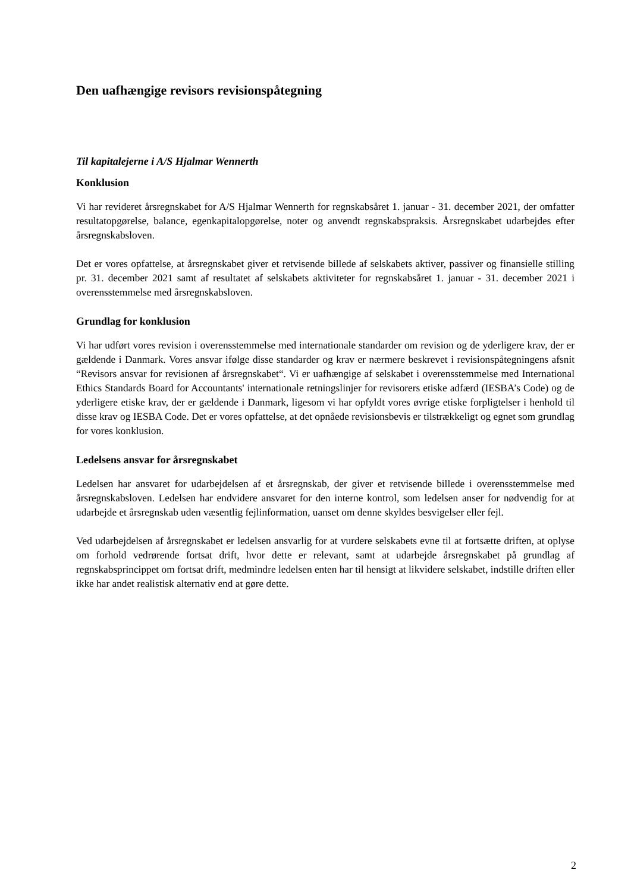Den uafhængige revisors revisionspåtegning
Til kapitalejerne i A/S Hjalmar Wennerth
Konklusion
Vi har revideret årsregnskabet for A/S Hjalmar Wennerth for regnskabsåret 1. januar - 31. december 2021, der omfatter resultatopgørelse, balance, egenkapitalopgørelse, noter og anvendt regnskabspraksis. Årsregnskabet udarbejdes efter årsregnskabsloven.
Det er vores opfattelse, at årsregnskabet giver et retvisende billede af selskabets aktiver, passiver og finansielle stilling pr. 31. december 2021 samt af resultatet af selskabets aktiviteter for regnskabsåret 1. januar - 31. december 2021 i overensstemmelse med årsregnskabsloven.
Grundlag for konklusion
Vi har udført vores revision i overensstemmelse med internationale standarder om revision og de yderligere krav, der er gældende i Danmark. Vores ansvar ifølge disse standarder og krav er nærmere beskrevet i revisionspåtegningens afsnit “Revisors ansvar for revisionen af årsregnskabet“. Vi er uafhængige af selskabet i overensstemmelse med International Ethics Standards Board for Accountants' internationale retningslinjer for revisorers etiske adfærd (IESBA’s Code) og de yderligere etiske krav, der er gældende i Danmark, ligesom vi har opfyldt vores øvrige etiske forpligtelser i henhold til disse krav og IESBA Code. Det er vores opfattelse, at det opnåede revisionsbevis er tilstrækkeligt og egnet som grundlag for vores konklusion.
Ledelsens ansvar for årsregnskabet
Ledelsen har ansvaret for udarbejdelsen af et årsregnskab, der giver et retvisende billede i overensstemmelse med årsregnskabsloven. Ledelsen har endvidere ansvaret for den interne kontrol, som ledelsen anser for nødvendig for at udarbejde et årsregnskab uden væsentlig fejlinformation, uanset om denne skyldes besvigelser eller fejl.
Ved udarbejdelsen af årsregnskabet er ledelsen ansvarlig for at vurdere selskabets evne til at fortsætte driften, at oplyse om forhold vedrørende fortsat drift, hvor dette er relevant, samt at udarbejde årsregnskabet på grundlag af regnskabsprincippet om fortsat drift, medmindre ledelsen enten har til hensigt at likvidere selskabet, indstille driften eller ikke har andet realistisk alternativ end at gøre dette.
2